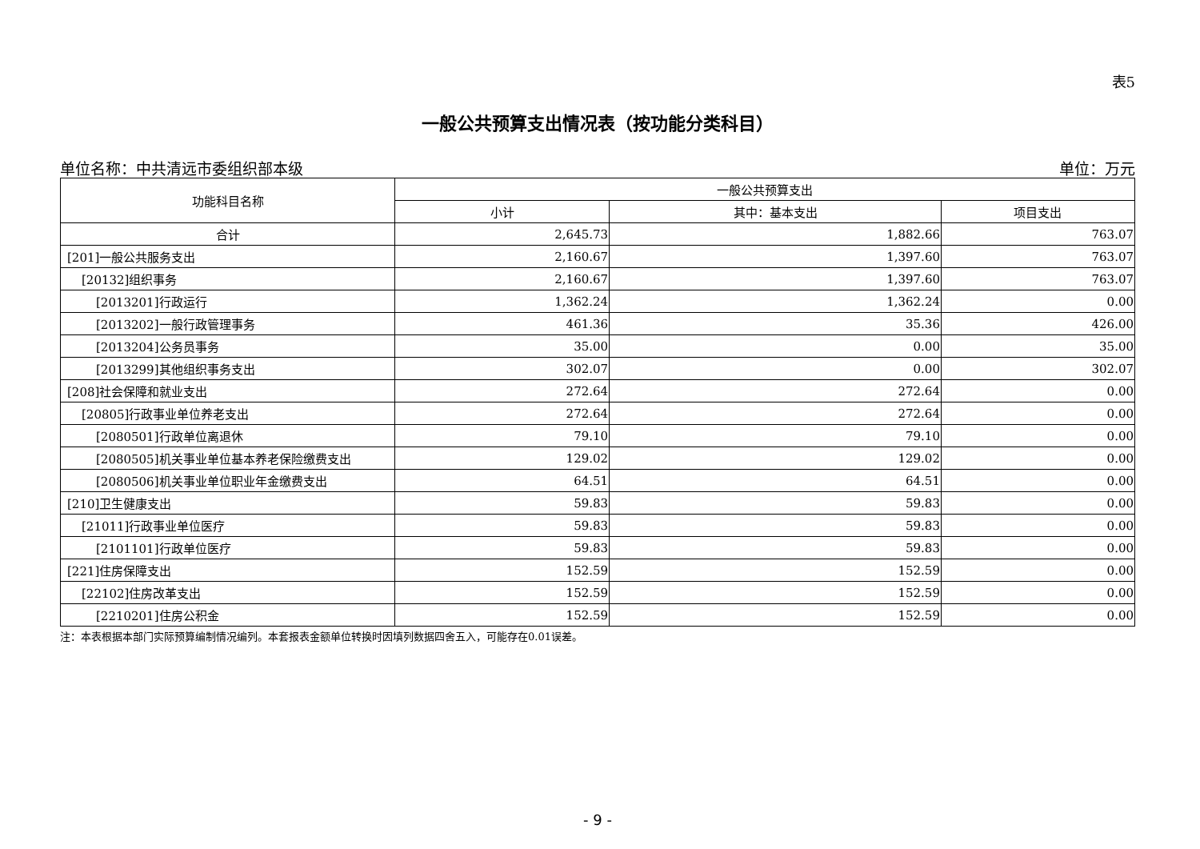表5
一般公共预算支出情况表（按功能分类科目）
单位名称：中共清远市委组织部本级 单位：万元
| 功能科目名称 | 一般公共预算支出 | | |
| --- | --- | --- | --- |
| | 小计 | 其中：基本支出 | 项目支出 |
| 合计 | 2,645.73 | 1,882.66 | 763.07 |
| [201]一般公共服务支出 | 2,160.67 | 1,397.60 | 763.07 |
| [20132]组织事务 | 2,160.67 | 1,397.60 | 763.07 |
| [2013201]行政运行 | 1,362.24 | 1,362.24 | 0.00 |
| [2013202]一般行政管理事务 | 461.36 | 35.36 | 426.00 |
| [2013204]公务员事务 | 35.00 | 0.00 | 35.00 |
| [2013299]其他组织事务支出 | 302.07 | 0.00 | 302.07 |
| [208]社会保障和就业支出 | 272.64 | 272.64 | 0.00 |
| [20805]行政事业单位养老支出 | 272.64 | 272.64 | 0.00 |
| [2080501]行政单位离退休 | 79.10 | 79.10 | 0.00 |
| [2080505]机关事业单位基本养老保险缴费支出 | 129.02 | 129.02 | 0.00 |
| [2080506]机关事业单位职业年金缴费支出 | 64.51 | 64.51 | 0.00 |
| [210]卫生健康支出 | 59.83 | 59.83 | 0.00 |
| [21011]行政事业单位医疗 | 59.83 | 59.83 | 0.00 |
| [2101101]行政单位医疗 | 59.83 | 59.83 | 0.00 |
| [221]住房保障支出 | 152.59 | 152.59 | 0.00 |
| [22102]住房改革支出 | 152.59 | 152.59 | 0.00 |
| [2210201]住房公积金 | 152.59 | 152.59 | 0.00 |
注：本表根据本部门实际预算编制情况编列。本套报表金额单位转换时因填列数据四舍五入，可能存在0.01误差。
- 9 -